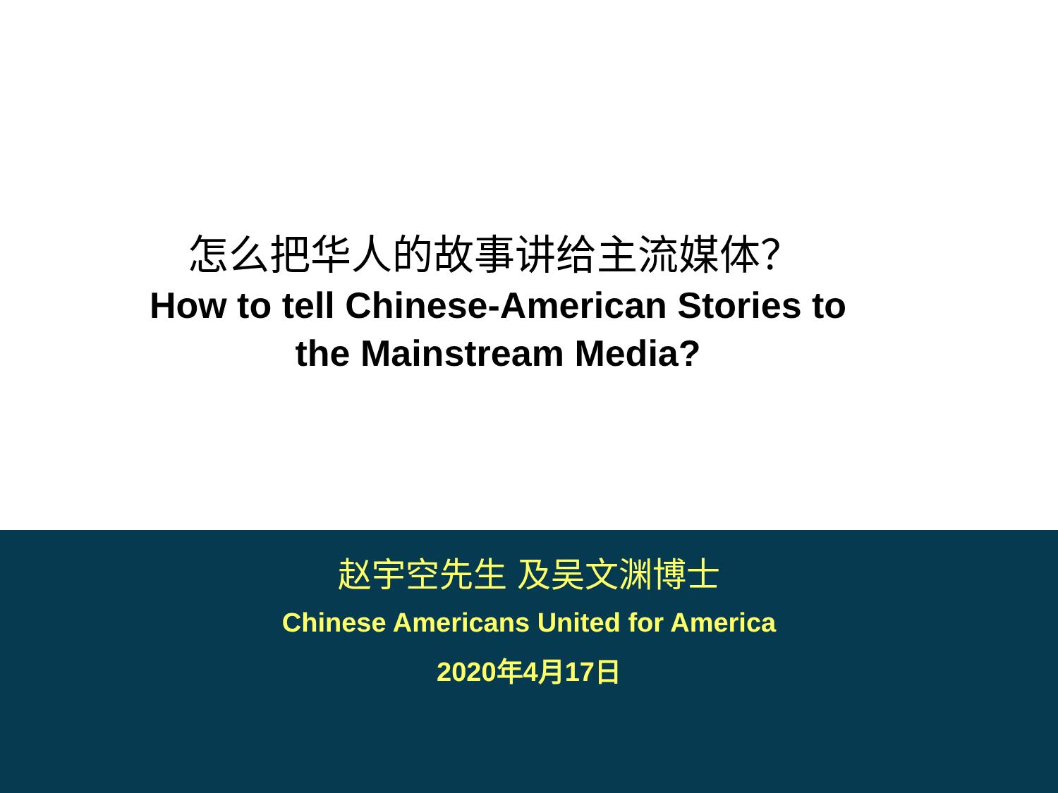怎么把华人的故事讲给主流媒体？
How to tell Chinese-American Stories to
the Mainstream Media?
赵宇空先生 及吴文渊博士
Chinese Americans United for America
2020年4月17日